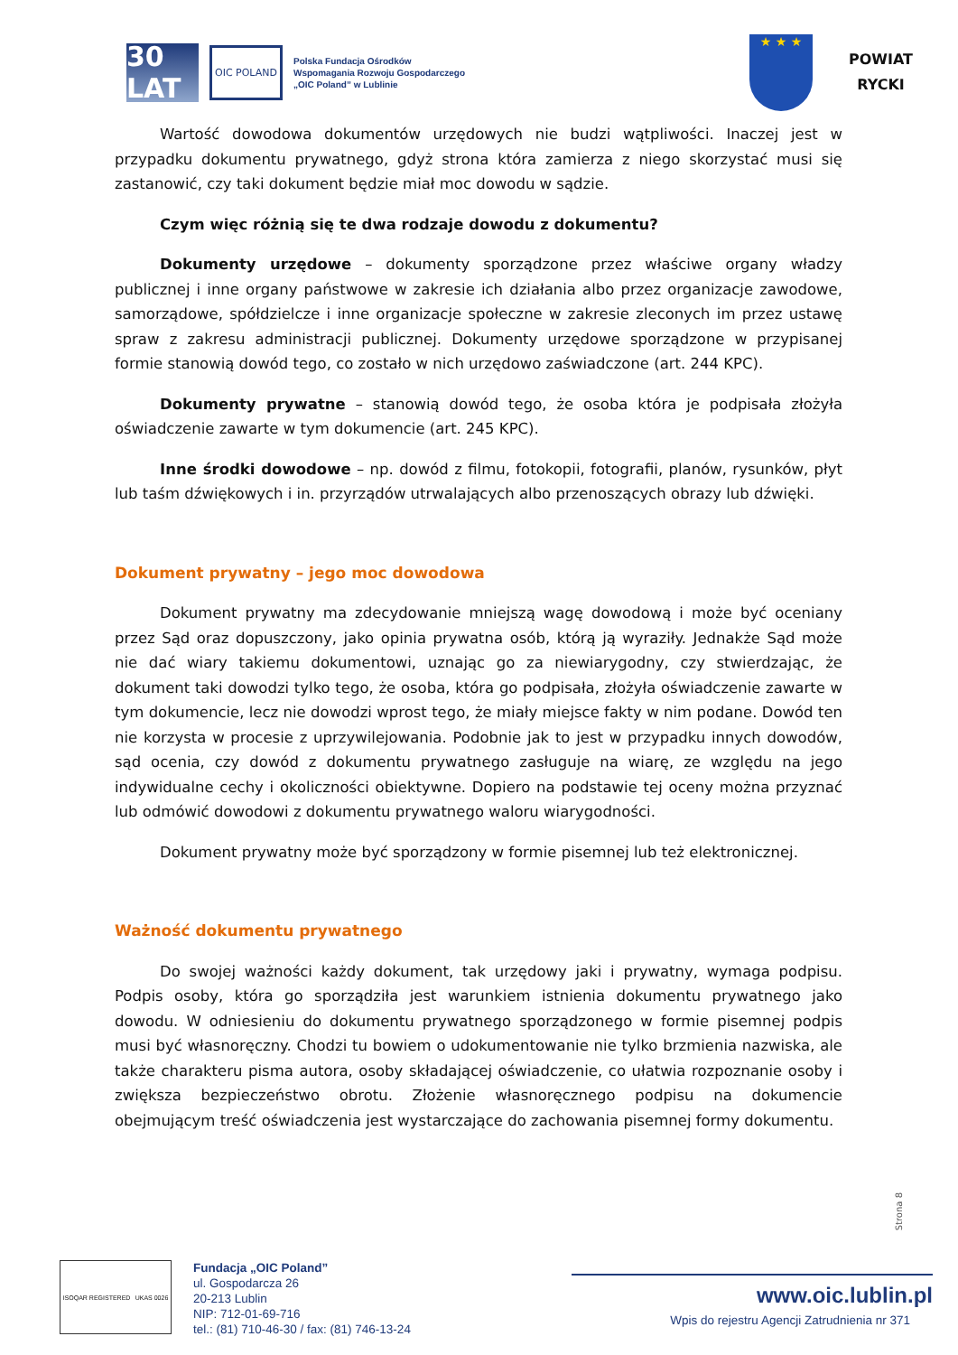30 LAT
OIC POLAND
Polska Fundacja Ośrodków
Wspomagania Rozwoju Gospodarczego
„OIC Poland” w Lublinie
★ ★ ★
POWIAT
RYCKI
Wartość dowodowa dokumentów urzędowych nie budzi wątpliwości. Inaczej jest w przypadku dokumentu prywatnego, gdyż strona która zamierza z niego skorzystać musi się zastanowić, czy taki dokument będzie miał moc dowodu w sądzie.
Czym więc różnią się te dwa rodzaje dowodu z dokumentu?
Dokumenty urzędowe – dokumenty sporządzone przez właściwe organy władzy publicznej i inne organy państwowe w zakresie ich działania albo przez organizacje zawodowe, samorządowe, spółdzielcze i inne organizacje społeczne w zakresie zleconych im przez ustawę spraw z zakresu administracji publicznej. Dokumenty urzędowe sporządzone w przypisanej formie stanowią dowód tego, co zostało w nich urzędowo zaświadczone (art. 244 KPC).
Dokumenty prywatne – stanowią dowód tego, że osoba która je podpisała złożyła oświadczenie zawarte w tym dokumencie (art. 245 KPC).
Inne środki dowodowe – np. dowód z filmu, fotokopii, fotografii, planów, rysunków, płyt lub taśm dźwiękowych i in. przyrządów utrwalających albo przenoszących obrazy lub dźwięki.
Dokument prywatny – jego moc dowodowa
Dokument prywatny ma zdecydowanie mniejszą wagę dowodową i może być oceniany przez Sąd oraz dopuszczony, jako opinia prywatna osób, którą ją wyraziły. Jednakże Sąd może nie dać wiary takiemu dokumentowi, uznając go za niewiarygodny, czy stwierdzając, że dokument taki dowodzi tylko tego, że osoba, która go podpisała, złożyła oświadczenie zawarte w tym dokumencie, lecz nie dowodzi wprost tego, że miały miejsce fakty w nim podane. Dowód ten nie korzysta w procesie z uprzywilejowania. Podobnie jak to jest w przypadku innych dowodów, sąd ocenia, czy dowód z dokumentu prywatnego zasługuje na wiarę, ze względu na jego indywidualne cechy i okoliczności obiektywne. Dopiero na podstawie tej oceny można przyznać lub odmówić dowodowi z dokumentu prywatnego waloru wiarygodności.
Dokument prywatny może być sporządzony w formie pisemnej lub też elektronicznej.
Ważność dokumentu prywatnego
Do swojej ważności każdy dokument, tak urzędowy jaki i prywatny, wymaga podpisu. Podpis osoby, która go sporządziła jest warunkiem istnienia dokumentu prywatnego jako dowodu. W odniesieniu do dokumentu prywatnego sporządzonego w formie pisemnej podpis musi być własnoręczny. Chodzi tu bowiem o udokumentowanie nie tylko brzmienia nazwiska, ale także charakteru pisma autora, osoby składającej oświadczenie, co ułatwia rozpoznanie osoby i zwiększa bezpieczeństwo obrotu. Złożenie własnoręcznego podpisu na dokumencie obejmującym treść oświadczenia jest wystarczające do zachowania pisemnej formy dokumentu.
Strona 8
ISOQAR REGISTERED UKAS 0026
Fundacja „OIC Poland”
ul. Gospodarcza 26
20-213 Lublin
NIP: 712-01-69-716
tel.: (81) 710-46-30 / fax: (81) 746-13-24
www.oic.lublin.pl
Wpis do rejestru Agencji Zatrudnienia nr 371